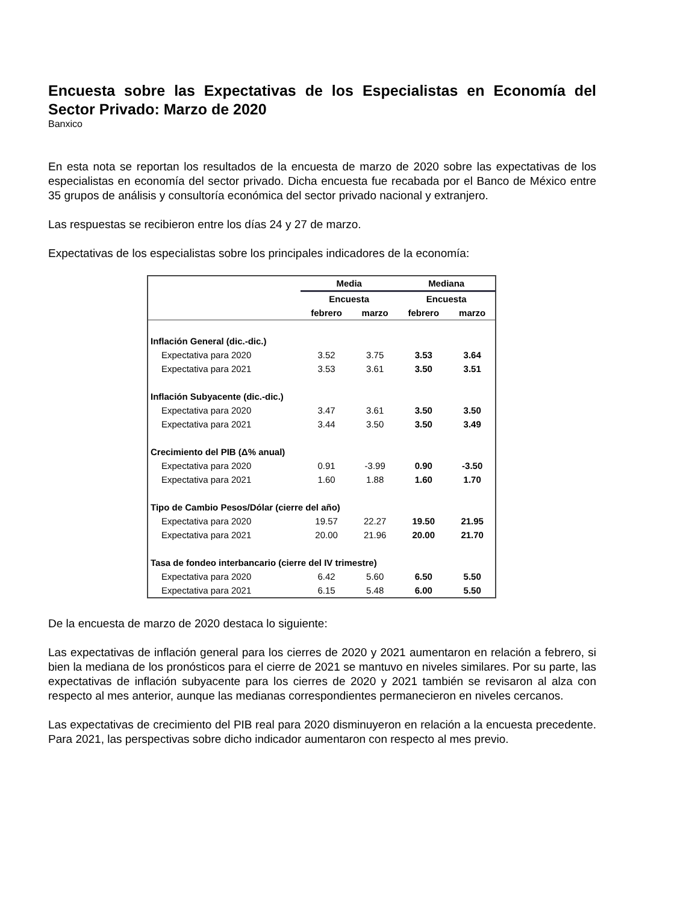Encuesta sobre las Expectativas de los Especialistas en Economía del Sector Privado: Marzo de 2020
Banxico
En esta nota se reportan los resultados de la encuesta de marzo de 2020 sobre las expectativas de los especialistas en economía del sector privado. Dicha encuesta fue recabada por el Banco de México entre 35 grupos de análisis y consultoría económica del sector privado nacional y extranjero.
Las respuestas se recibieron entre los días 24 y 27 de marzo.
Expectativas de los especialistas sobre los principales indicadores de la economía:
| | Media | | Mediana | |
| --- | --- | --- | --- | --- |
| | Encuesta | | Encuesta | |
| | febrero | marzo | febrero | marzo |
| Inflación General (dic.-dic.) | | | | |
| Expectativa para 2020 | 3.52 | 3.75 | 3.53 | 3.64 |
| Expectativa para 2021 | 3.53 | 3.61 | 3.50 | 3.51 |
| Inflación Subyacente (dic.-dic.) | | | | |
| Expectativa para 2020 | 3.47 | 3.61 | 3.50 | 3.50 |
| Expectativa para 2021 | 3.44 | 3.50 | 3.50 | 3.49 |
| Crecimiento del PIB (Δ% anual) | | | | |
| Expectativa para 2020 | 0.91 | -3.99 | 0.90 | -3.50 |
| Expectativa para 2021 | 1.60 | 1.88 | 1.60 | 1.70 |
| Tipo de Cambio Pesos/Dólar (cierre del año) | | | | |
| Expectativa para 2020 | 19.57 | 22.27 | 19.50 | 21.95 |
| Expectativa para 2021 | 20.00 | 21.96 | 20.00 | 21.70 |
| Tasa de fondeo interbancario (cierre del IV trimestre) | | | | |
| Expectativa para 2020 | 6.42 | 5.60 | 6.50 | 5.50 |
| Expectativa para 2021 | 6.15 | 5.48 | 6.00 | 5.50 |
De la encuesta de marzo de 2020 destaca lo siguiente:
Las expectativas de inflación general para los cierres de 2020 y 2021 aumentaron en relación a febrero, si bien la mediana de los pronósticos para el cierre de 2021 se mantuvo en niveles similares. Por su parte, las expectativas de inflación subyacente para los cierres de 2020 y 2021 también se revisaron al alza con respecto al mes anterior, aunque las medianas correspondientes permanecieron en niveles cercanos.
Las expectativas de crecimiento del PIB real para 2020 disminuyeron en relación a la encuesta precedente. Para 2021, las perspectivas sobre dicho indicador aumentaron con respecto al mes previo.